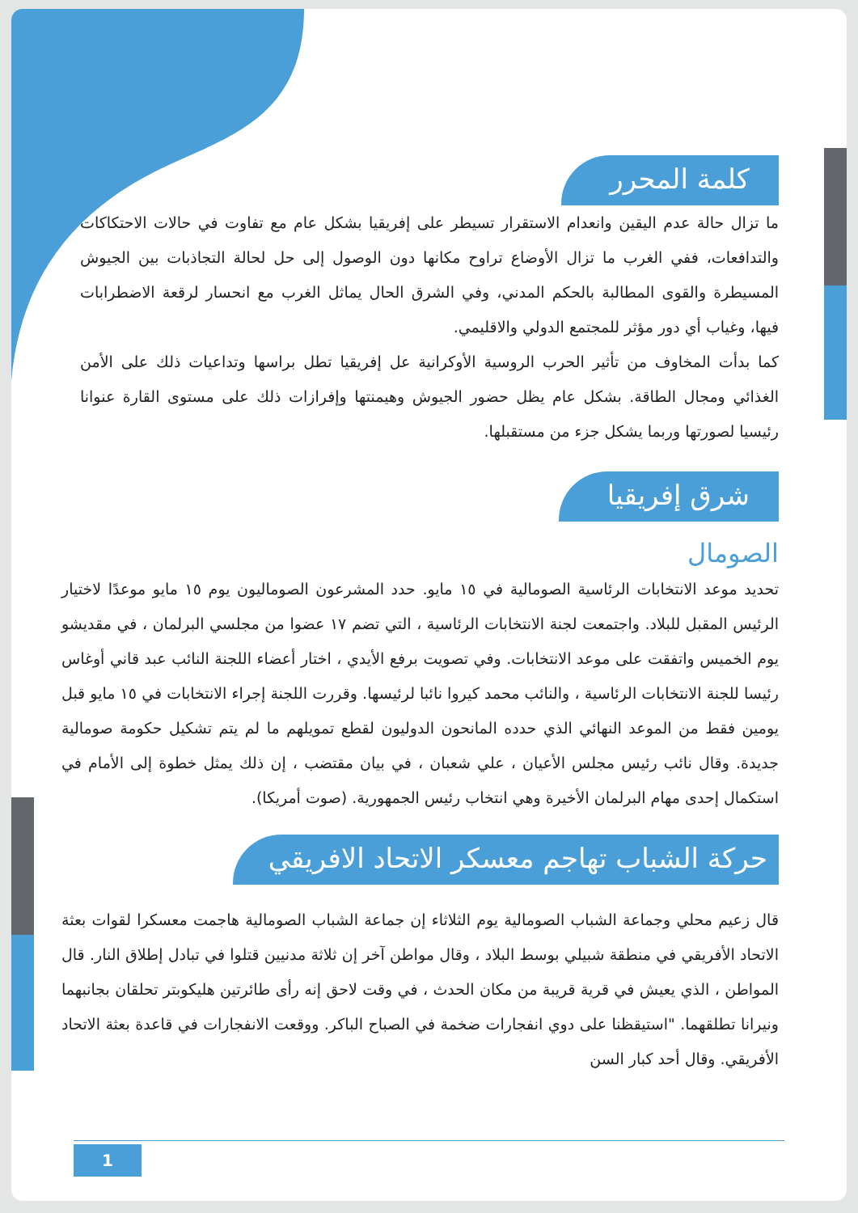كلمة المحرر
ما تزال حالة عدم اليقين وانعدام الاستقرار تسيطر على إفريقيا بشكل عام مع تفاوت في حالات الاحتكاكات والتدافعات، ففي الغرب ما تزال الأوضاع تراوح مكانها دون الوصول إلى حل لحالة التجاذبات بين الجيوش المسيطرة والقوى المطالبة بالحكم المدني، وفي الشرق الحال يماثل الغرب مع انحسار لرقعة الاضطرابات فيها، وغياب أي دور مؤثر للمجتمع الدولي والاقليمي.
كما بدأت المخاوف من تأثير الحرب الروسية الأوكرانية عل إفريقيا تطل براسها وتداعيات ذلك على الأمن الغذائي ومجال الطاقة. بشكل عام يظل حضور الجيوش وهيمنتها وإفرازات ذلك على مستوى القارة عنوانا رئيسيا لصورتها وربما يشكل جزء من مستقبلها.
شرق إفريقيا
الصومال
تحديد موعد الانتخابات الرئاسية الصومالية في ١٥ مايو. حدد المشرعون الصوماليون يوم ١٥ مايو موعدًا لاختيار الرئيس المقبل للبلاد. واجتمعت لجنة الانتخابات الرئاسية ، التي تضم ١٧ عضوا من مجلسي البرلمان ، في مقديشو يوم الخميس واتفقت على موعد الانتخابات. وفي تصويت برفع الأيدي ، اختار أعضاء اللجنة النائب عبد قاني أوغاس رئيسا للجنة الانتخابات الرئاسية ، والنائب محمد كيروا نائبا لرئيسها. وقررت اللجنة إجراء الانتخابات في ١٥ مايو قبل يومين فقط من الموعد النهائي الذي حدده المانحون الدوليون لقطع تمويلهم ما لم يتم تشكيل حكومة صومالية جديدة. وقال نائب رئيس مجلس الأعيان ، علي شعبان ، في بيان مقتضب ، إن ذلك يمثل خطوة إلى الأمام في استكمال إحدى مهام البرلمان الأخيرة وهي انتخاب رئيس الجمهورية. (صوت أمريكا).
حركة الشباب تهاجم معسكر الاتحاد الافريقي
قال زعيم محلي وجماعة الشباب الصومالية يوم الثلاثاء إن جماعة الشباب الصومالية هاجمت معسكرا لقوات بعثة الاتحاد الأفريقي في منطقة شبيلي بوسط البلاد ، وقال مواطن آخر إن ثلاثة مدنيين قتلوا في تبادل إطلاق النار. قال المواطن ، الذي يعيش في قرية قريبة من مكان الحدث ، في وقت لاحق إنه رأى طائرتين هليكوبتر تحلقان بجانبهما ونيرانا تطلقهما. "استيقظنا على دوي انفجارات ضخمة في الصباح الباكر. ووقعت الانفجارات في قاعدة بعثة الاتحاد الأفريقي. وقال أحد كبار السن
1